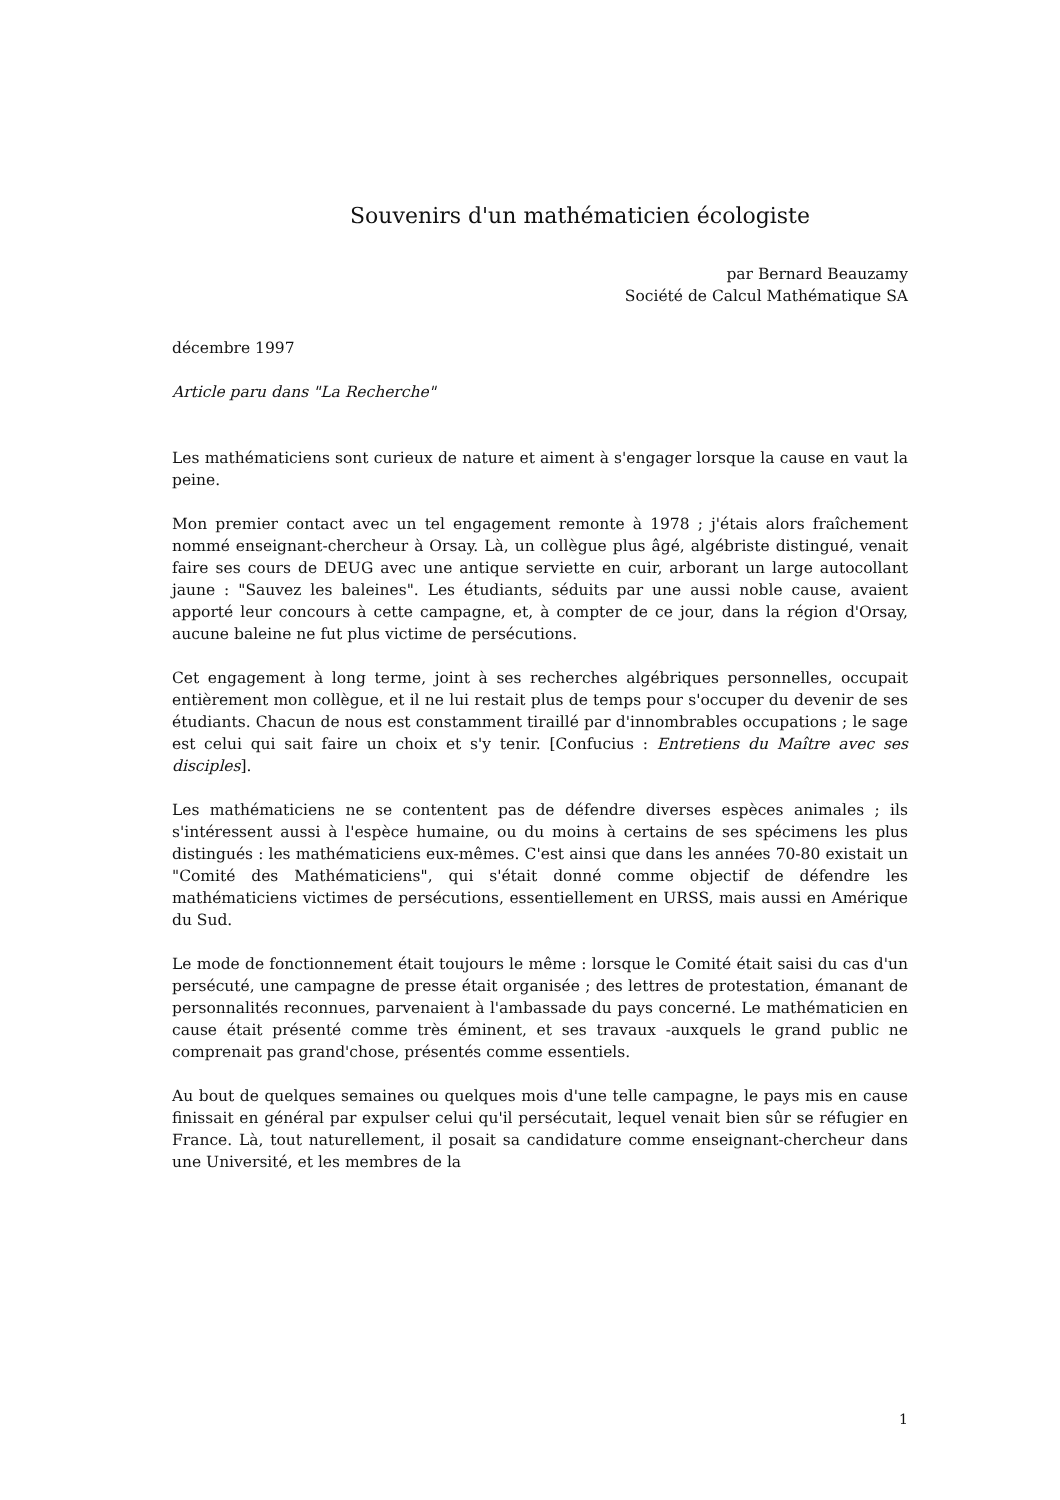Souvenirs d'un mathématicien écologiste
par Bernard Beauzamy
Société de Calcul Mathématique SA
décembre 1997
Article paru dans "La Recherche"
Les mathématiciens sont curieux de nature et aiment à s'engager lorsque la cause en vaut la peine.
Mon premier contact avec un tel engagement remonte à 1978 ; j'étais alors fraîchement nommé enseignant-chercheur à Orsay. Là, un collègue plus âgé, algébriste distingué, venait faire ses cours de DEUG avec une antique serviette en cuir, arborant un large autocollant jaune : "Sauvez les baleines". Les étudiants, séduits par une aussi noble cause, avaient apporté leur concours à cette campagne, et, à compter de ce jour, dans la région d'Orsay, aucune baleine ne fut plus victime de persécutions.
Cet engagement à long terme, joint à ses recherches algébriques personnelles, occupait entièrement mon collègue, et il ne lui restait plus de temps pour s'occuper du devenir de ses étudiants. Chacun de nous est constamment tiraillé par d'innombrables occupations ; le sage est celui qui sait faire un choix et s'y tenir. [Confucius : Entretiens du Maître avec ses disciples].
Les mathématiciens ne se contentent pas de défendre diverses espèces animales ; ils s'intéressent aussi à l'espèce humaine, ou du moins à certains de ses spécimens les plus distingués : les mathématiciens eux-mêmes. C'est ainsi que dans les années 70-80 existait un "Comité des Mathématiciens", qui s'était donné comme objectif de défendre les mathématiciens victimes de persécutions, essentiellement en URSS, mais aussi en Amérique du Sud.
Le mode de fonctionnement était toujours le même : lorsque le Comité était saisi du cas d'un persécuté, une campagne de presse était organisée ; des lettres de protestation, émanant de personnalités reconnues, parvenaient à l'ambassade du pays concerné. Le mathématicien en cause était présenté comme très éminent, et ses travaux -auxquels le grand public ne comprenait pas grand'chose, présentés comme essentiels.
Au bout de quelques semaines ou quelques mois d'une telle campagne, le pays mis en cause finissait en général par expulser celui qu'il persécutait, lequel venait bien sûr se réfugier en France. Là, tout naturellement, il posait sa candidature comme enseignant-chercheur dans une Université, et les membres de la
1